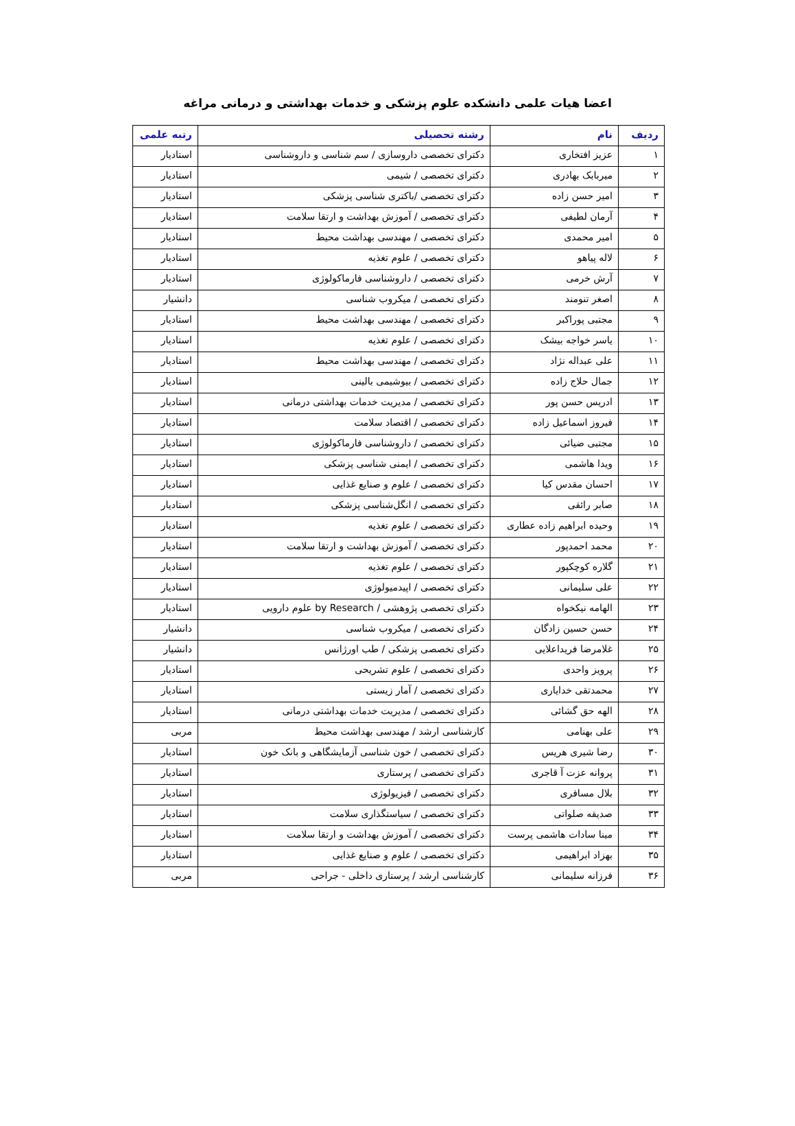اعضا هیات علمی دانشکده علوم پزشکی و خدمات بهداشتی و درمانی مراغه
| ردیف | نام | رشته تحصیلی | رتبه علمی |
| --- | --- | --- | --- |
| ۱ | عزیز افتخاری | دکترای تخصصی داروسازی / سم شناسی و داروشناسی | استادیار |
| ۲ | میربابک بهادری | دکترای تخصصی / شیمی | استادیار |
| ۳ | امیر حسن زاده | دکترای تخصصی /باکتری شناسی پزشکی | استادیار |
| ۴ | آرمان لطیفی | دکترای تخصصی / آموزش بهداشت و ارتقا سلامت | استادیار |
| ۵ | امیر محمدی | دکترای تخصصی / مهندسی بهداشت محیط | استادیار |
| ۶ | لاله پیاهو | دکترای تخصصی / علوم تغذیه | استادیار |
| ۷ | آرش خرمی | دکترای تخصصی / داروشناسی فارماکولوژی | استادیار |
| ۸ | اصغر تنومند | دکترای تخصصی / میکروب شناسی | دانشیار |
| ۹ | مجتبی پوراکبر | دکترای تخصصی / مهندسی بهداشت محیط | استادیار |
| ۱۰ | یاسر خواجه بیشک | دکترای تخصصی / علوم تغذیه | استادیار |
| ۱۱ | علی عبداله نژاد | دکترای تخصصی / مهندسی بهداشت محیط | استادیار |
| ۱۲ | جمال حلاج زاده | دکترای تخصصی / بیوشیمی بالینی | استادیار |
| ۱۳ | ادریس حسن پور | دکترای تخصصی / مدیریت خدمات بهداشتی درمانی | استادیار |
| ۱۴ | فیروز اسماعیل زاده | دکترای تخصصی / اقتصاد سلامت | استادیار |
| ۱۵ | مجتبی ضیائی | دکترای تخصصی / داروشناسی فارماکولوژی | استادیار |
| ۱۶ | ویدا هاشمی | دکترای تخصصی / ایمنی شناسی پزشکی | استادیار |
| ۱۷ | احسان مقدس کیا | دکترای تخصصی / علوم و صنایع غذایی | استادیار |
| ۱۸ | صابر رائقی | دکترای تخصصی / انگل‌شناسی پزشکی | استادیار |
| ۱۹ | وحیده ابراهیم زاده عطاری | دکترای تخصصی / علوم تغذیه | استادیار |
| ۲۰ | محمد احمدپور | دکترای تخصصی / آموزش بهداشت و ارتقا سلامت | استادیار |
| ۲۱ | گلاره کوچکپور | دکترای تخصصی / علوم تغذیه | استادیار |
| ۲۲ | علی سلیمانی | دکترای تخصصی / اپیدمیولوژی | استادیار |
| ۲۳ | الهامه نیکخواه | دکترای تخصصی پژوهشی / by Research علوم دارویی | استادیار |
| ۲۴ | حسن حسین زادگان | دکترای تخصصی / میکروب شناسی | دانشیار |
| ۲۵ | غلامرضا فریداعلایی | دکترای تخصصی پزشکی / طب اورژانس | دانشیار |
| ۲۶ | پرویز واحدی | دکترای تخصصی / علوم تشریحی | استادیار |
| ۲۷ | محمدتقی خدایاری | دکترای تخصصی / آمار زیستی | استادیار |
| ۲۸ | الهه حق گشائی | دکترای تخصصی / مدیریت خدمات بهداشتی درمانی | استادیار |
| ۲۹ | علی بهنامی | کارشناسی ارشد / مهندسی بهداشت محیط | مربی |
| ۳۰ | رضا شیری هریس | دکترای تخصصی / خون شناسی آزمایشگاهی و بانک خون | استادیار |
| ۳۱ | پروانه عزت آ قاجری | دکترای تخصصی / پرستاری | استادیار |
| ۳۲ | بلال مسافری | دکترای تخصصی / فیزیولوژی | استادیار |
| ۳۳ | صدیقه صلواتی | دکترای تخصصی / سیاستگذاری سلامت | استادیار |
| ۳۴ | مینا سادات هاشمی پرست | دکترای تخصصی / آموزش بهداشت و ارتقا سلامت | استادیار |
| ۳۵ | بهزاد ابراهیمی | دکترای تخصصی / علوم و صنایع غذایی | استادیار |
| ۳۶ | فرزانه سلیمانی | کارشناسی ارشد / پرستاری داخلی - جراحی | مربی |